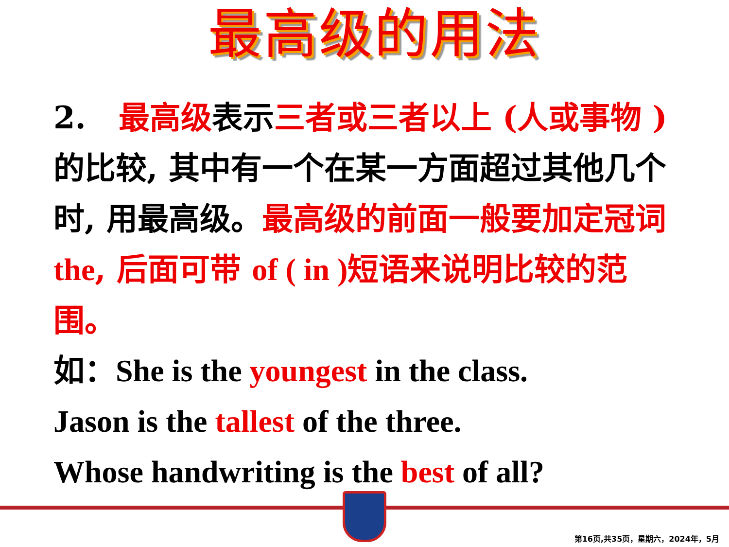最高级的用法
2. 最高级表示三者或三者以上 (人或事物 ) 的比较, 其中有一个在某一方面超过其他几个时, 用最高级。最高级的前面一般要加定冠词 the, 后面可带 of ( in ) 短语来说明比较的范围。
如：She is the youngest in the class.
Jason is the tallest of the three.
Whose handwriting is the best of all?
第16页,共35页，星期六，2024年，5月